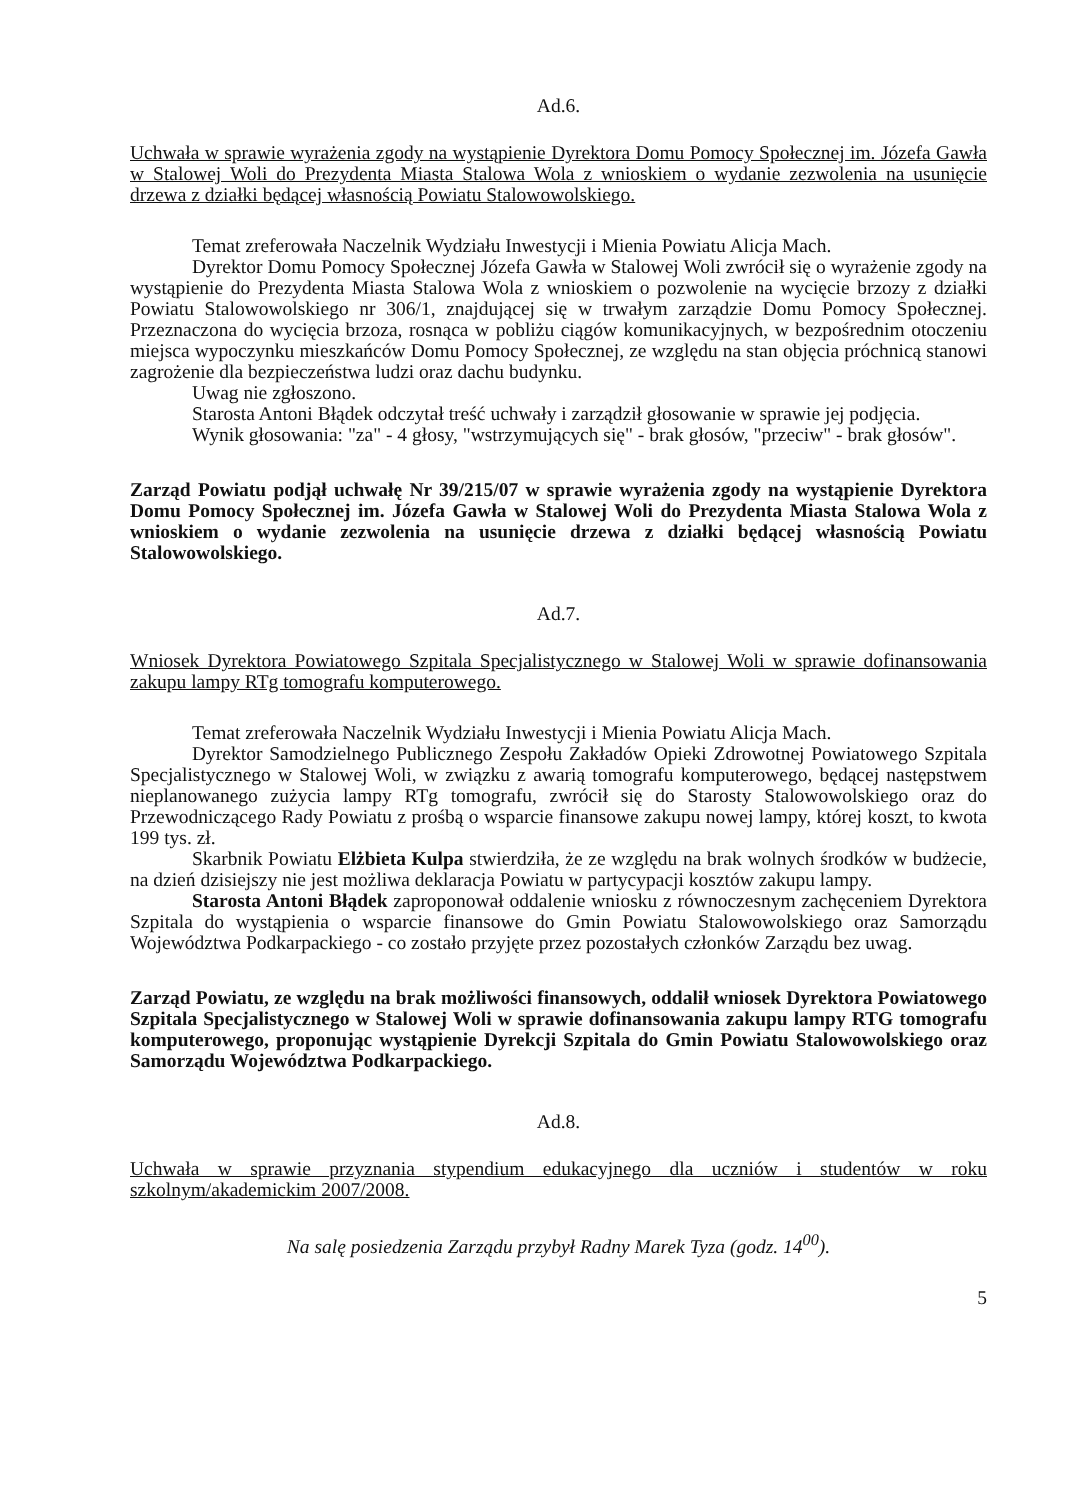Ad.6.
Uchwała w sprawie wyrażenia zgody na wystąpienie Dyrektora Domu Pomocy Społecznej im. Józefa Gawła w Stalowej Woli do Prezydenta Miasta Stalowa Wola z wnioskiem o wydanie zezwolenia na usunięcie drzewa z działki będącej własnością Powiatu Stalowowolskiego.
Temat zreferowała Naczelnik Wydziału Inwestycji i Mienia Powiatu Alicja Mach.
Dyrektor Domu Pomocy Społecznej Józefa Gawła w Stalowej Woli zwrócił się o wyrażenie zgody na wystąpienie do Prezydenta Miasta Stalowa Wola z wnioskiem o pozwolenie na wycięcie brzozy z działki Powiatu Stalowowolskiego nr 306/1, znajdującej się w trwałym zarządzie Domu Pomocy Społecznej. Przeznaczona do wycięcia brzoza, rosnąca w pobliżu ciągów komunikacyjnych, w bezpośrednim otoczeniu miejsca wypoczynku mieszkańców Domu Pomocy Społecznej, ze względu na stan objęcia próchnicą stanowi zagrożenie dla bezpieczeństwa ludzi oraz dachu budynku.
Uwag nie zgłoszono.
Starosta Antoni Błądek odczytał treść uchwały i zarządził głosowanie w sprawie jej podjęcia.
Wynik głosowania: "za" - 4 głosy, "wstrzymujących się" - brak głosów, "przeciw" - brak głosów".
Zarząd Powiatu podjął uchwałę Nr 39/215/07 w sprawie wyrażenia zgody na wystąpienie Dyrektora Domu Pomocy Społecznej im. Józefa Gawła w Stalowej Woli do Prezydenta Miasta Stalowa Wola z wnioskiem o wydanie zezwolenia na usunięcie drzewa z działki będącej własnością Powiatu Stalowowolskiego.
Ad.7.
Wniosek Dyrektora Powiatowego Szpitala Specjalistycznego w Stalowej Woli w sprawie dofinansowania zakupu lampy RTg tomografu komputerowego.
Temat zreferowała Naczelnik Wydziału Inwestycji i Mienia Powiatu Alicja Mach.
Dyrektor Samodzielnego Publicznego Zespołu Zakładów Opieki Zdrowotnej Powiatowego Szpitala Specjalistycznego w Stalowej Woli, w związku z awarią tomografu komputerowego, będącej następstwem nieplanowanego zużycia lampy RTg tomografu, zwrócił się do Starosty Stalowowolskiego oraz do Przewodniczącego Rady Powiatu z prośbą o wsparcie finansowe zakupu nowej lampy, której koszt, to kwota 199 tys. zł.
Skarbnik Powiatu Elżbieta Kulpa stwierdziła, że ze względu na brak wolnych środków w budżecie, na dzień dzisiejszy nie jest możliwa deklaracja Powiatu w partycypacji kosztów zakupu lampy.
Starosta Antoni Błądek zaproponował oddalenie wniosku z równoczesnym zachęceniem Dyrektora Szpitala do wystąpienia o wsparcie finansowe do Gmin Powiatu Stalowowolskiego oraz Samorządu Województwa Podkarpackiego - co zostało przyjęte przez pozostałych członków Zarządu bez uwag.
Zarząd Powiatu, ze względu na brak możliwości finansowych, oddalił wniosek Dyrektora Powiatowego Szpitala Specjalistycznego w Stalowej Woli w sprawie dofinansowania zakupu lampy RTG tomografu komputerowego, proponując wystąpienie Dyrekcji Szpitala do Gmin Powiatu Stalowowolskiego oraz Samorządu Województwa Podkarpackiego.
Ad.8.
Uchwała w sprawie przyznania stypendium edukacyjnego dla uczniów i studentów w roku szkolnym/akademickim 2007/2008.
Na salę posiedzenia Zarządu przybył Radny Marek Tyza (godz. 14<sup>00</sup>).
5